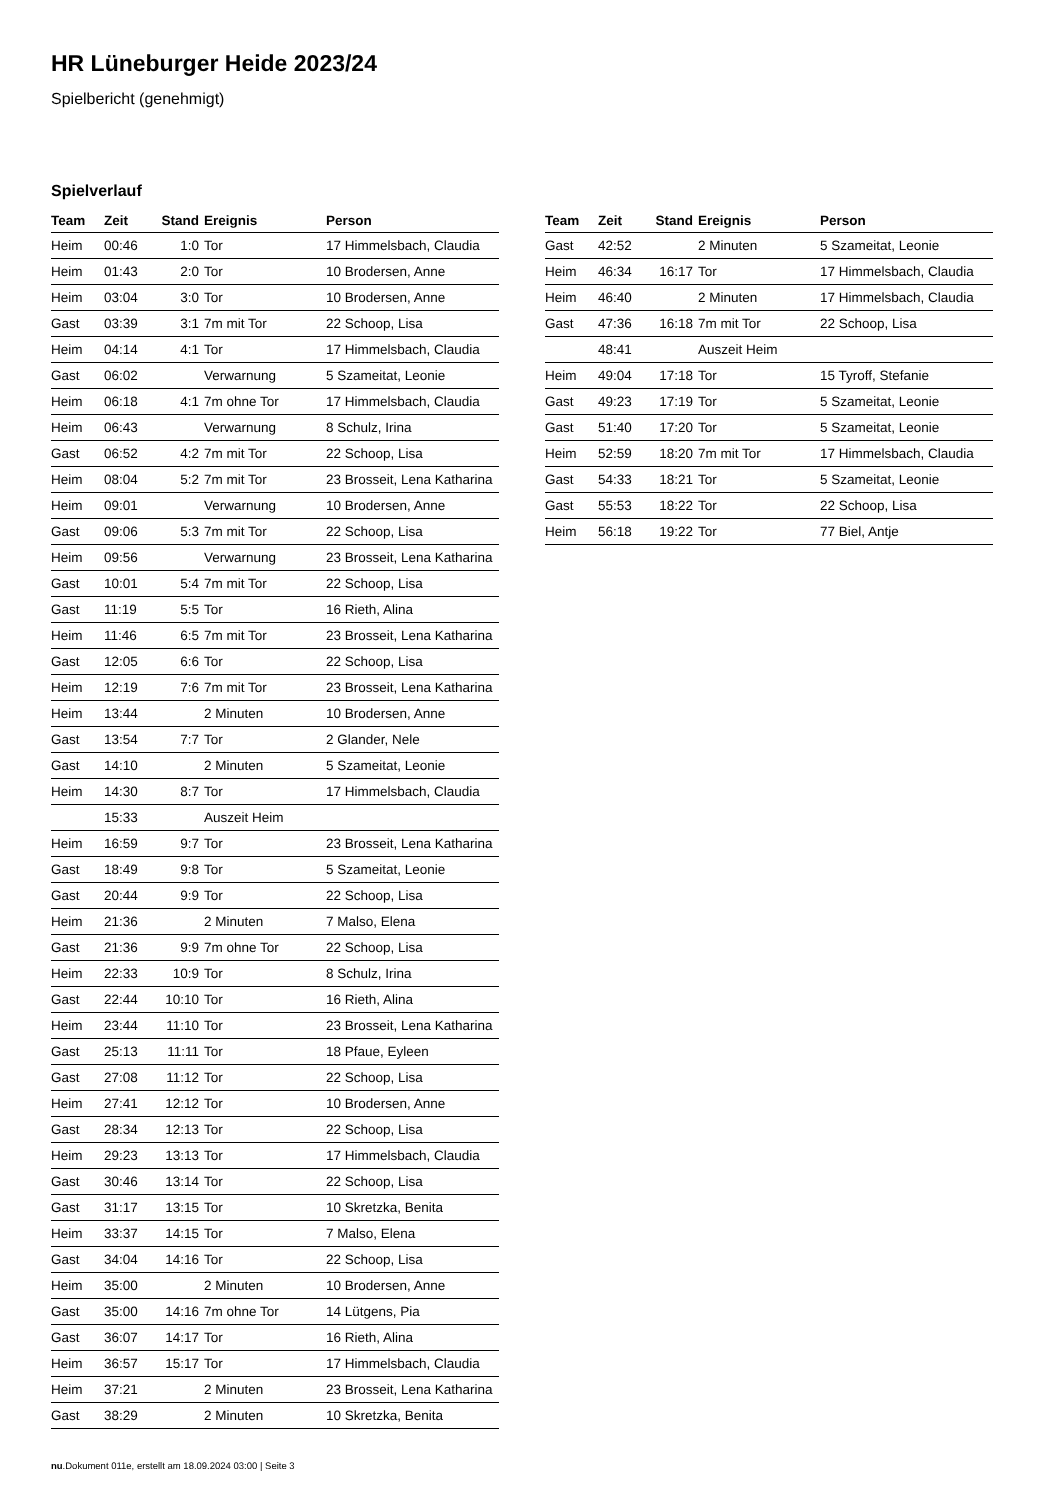HR Lüneburger Heide 2023/24
Spielbericht (genehmigt)
Spielverlauf
| Team | Zeit | Stand | Ereignis | Person |
| --- | --- | --- | --- | --- |
| Heim | 00:46 | 1:0 | Tor | 17 Himmelsbach, Claudia |
| Heim | 01:43 | 2:0 | Tor | 10 Brodersen, Anne |
| Heim | 03:04 | 3:0 | Tor | 10 Brodersen, Anne |
| Gast | 03:39 | 3:1 | 7m mit Tor | 22 Schoop, Lisa |
| Heim | 04:14 | 4:1 | Tor | 17 Himmelsbach, Claudia |
| Gast | 06:02 | | Verwarnung | 5 Szameitat, Leonie |
| Heim | 06:18 | 4:1 | 7m ohne Tor | 17 Himmelsbach, Claudia |
| Heim | 06:43 | | Verwarnung | 8 Schulz, Irina |
| Gast | 06:52 | 4:2 | 7m mit Tor | 22 Schoop, Lisa |
| Heim | 08:04 | 5:2 | 7m mit Tor | 23 Brosseit, Lena Katharina |
| Heim | 09:01 | | Verwarnung | 10 Brodersen, Anne |
| Gast | 09:06 | 5:3 | 7m mit Tor | 22 Schoop, Lisa |
| Heim | 09:56 | | Verwarnung | 23 Brosseit, Lena Katharina |
| Gast | 10:01 | 5:4 | 7m mit Tor | 22 Schoop, Lisa |
| Gast | 11:19 | 5:5 | Tor | 16 Rieth, Alina |
| Heim | 11:46 | 6:5 | 7m mit Tor | 23 Brosseit, Lena Katharina |
| Gast | 12:05 | 6:6 | Tor | 22 Schoop, Lisa |
| Heim | 12:19 | 7:6 | 7m mit Tor | 23 Brosseit, Lena Katharina |
| Heim | 13:44 | | 2 Minuten | 10 Brodersen, Anne |
| Gast | 13:54 | 7:7 | Tor | 2 Glander, Nele |
| Gast | 14:10 | | 2 Minuten | 5 Szameitat, Leonie |
| Heim | 14:30 | 8:7 | Tor | 17 Himmelsbach, Claudia |
| | 15:33 | | Auszeit Heim | |
| Heim | 16:59 | 9:7 | Tor | 23 Brosseit, Lena Katharina |
| Gast | 18:49 | 9:8 | Tor | 5 Szameitat, Leonie |
| Gast | 20:44 | 9:9 | Tor | 22 Schoop, Lisa |
| Heim | 21:36 | | 2 Minuten | 7 Malso, Elena |
| Gast | 21:36 | 9:9 | 7m ohne Tor | 22 Schoop, Lisa |
| Heim | 22:33 | 10:9 | Tor | 8 Schulz, Irina |
| Gast | 22:44 | 10:10 | Tor | 16 Rieth, Alina |
| Heim | 23:44 | 11:10 | Tor | 23 Brosseit, Lena Katharina |
| Gast | 25:13 | 11:11 | Tor | 18 Pfaue, Eyleen |
| Gast | 27:08 | 11:12 | Tor | 22 Schoop, Lisa |
| Heim | 27:41 | 12:12 | Tor | 10 Brodersen, Anne |
| Gast | 28:34 | 12:13 | Tor | 22 Schoop, Lisa |
| Heim | 29:23 | 13:13 | Tor | 17 Himmelsbach, Claudia |
| Gast | 30:46 | 13:14 | Tor | 22 Schoop, Lisa |
| Gast | 31:17 | 13:15 | Tor | 10 Skretzka, Benita |
| Heim | 33:37 | 14:15 | Tor | 7 Malso, Elena |
| Gast | 34:04 | 14:16 | Tor | 22 Schoop, Lisa |
| Heim | 35:00 | | 2 Minuten | 10 Brodersen, Anne |
| Gast | 35:00 | 14:16 | 7m ohne Tor | 14 Lütgens, Pia |
| Gast | 36:07 | 14:17 | Tor | 16 Rieth, Alina |
| Heim | 36:57 | 15:17 | Tor | 17 Himmelsbach, Claudia |
| Heim | 37:21 | | 2 Minuten | 23 Brosseit, Lena Katharina |
| Gast | 38:29 | | 2 Minuten | 10 Skretzka, Benita |
| Team | Zeit | Stand | Ereignis | Person |
| --- | --- | --- | --- | --- |
| Gast | 42:52 | | 2 Minuten | 5 Szameitat, Leonie |
| Heim | 46:34 | 16:17 | Tor | 17 Himmelsbach, Claudia |
| Heim | 46:40 | | 2 Minuten | 17 Himmelsbach, Claudia |
| Gast | 47:36 | 16:18 | 7m mit Tor | 22 Schoop, Lisa |
| | 48:41 | | Auszeit Heim | |
| Heim | 49:04 | 17:18 | Tor | 15 Tyroff, Stefanie |
| Gast | 49:23 | 17:19 | Tor | 5 Szameitat, Leonie |
| Gast | 51:40 | 17:20 | Tor | 5 Szameitat, Leonie |
| Heim | 52:59 | 18:20 | 7m mit Tor | 17 Himmelsbach, Claudia |
| Gast | 54:33 | 18:21 | Tor | 5 Szameitat, Leonie |
| Gast | 55:53 | 18:22 | Tor | 22 Schoop, Lisa |
| Heim | 56:18 | 19:22 | Tor | 77 Biel, Antje |
nu.Dokument 011e, erstellt am 18.09.2024 03:00 | Seite 3